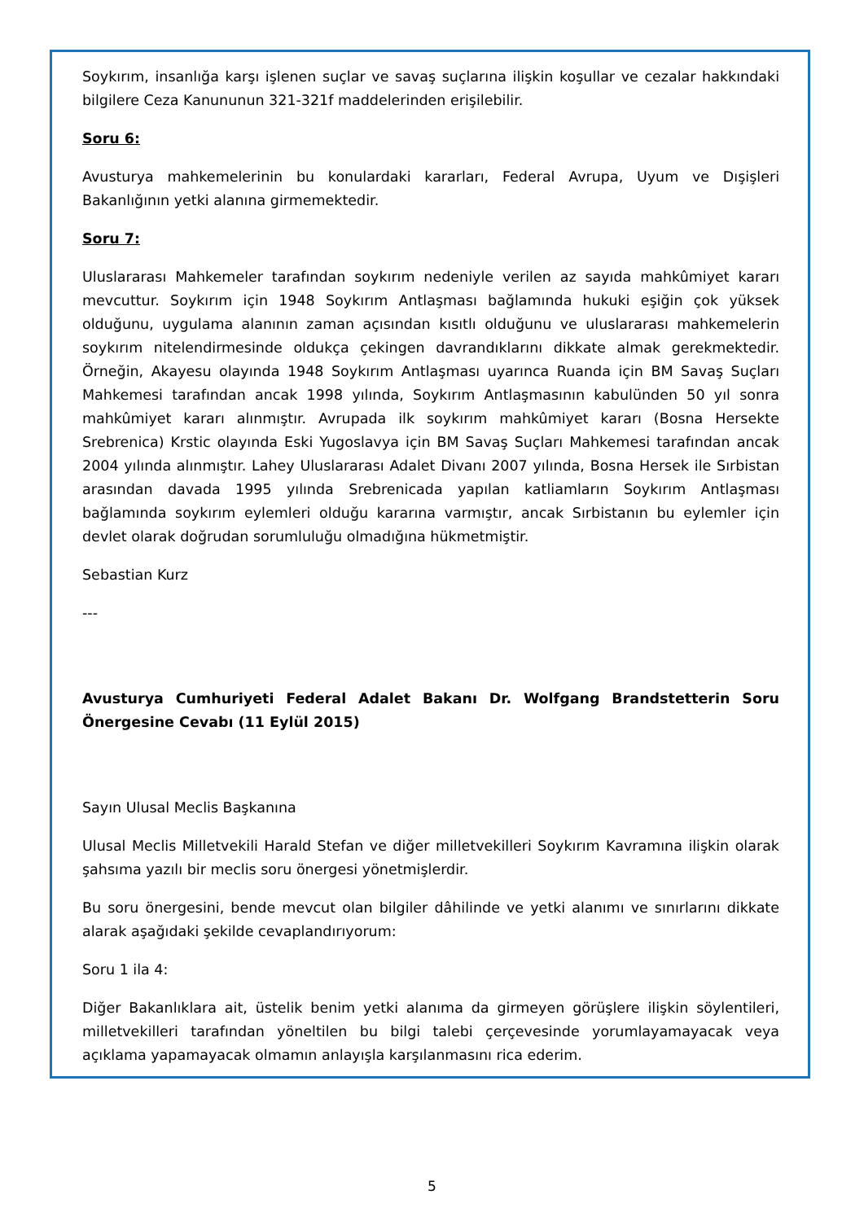Soykırım, insanlığa karşı işlenen suçlar ve savaş suçlarına ilişkin koşullar ve cezalar hakkındaki bilgilere Ceza Kanununun 321-321f maddelerinden erişilebilir.
Soru 6:
Avusturya mahkemelerinin bu konulardaki kararları, Federal Avrupa, Uyum ve Dışişleri Bakanlığının yetki alanına girmemektedir.
Soru 7:
Uluslararası Mahkemeler tarafından soykırım nedeniyle verilen az sayıda mahkûmiyet kararı mevcuttur. Soykırım için 1948 Soykırım Antlaşması bağlamında hukuki eşiğin çok yüksek olduğunu, uygulama alanının zaman açısından kısıtlı olduğunu ve uluslararası mahkemelerin soykırım nitelendirmesinde oldukça çekingen davrandıklarını dikkate almak gerekmektedir. Örneğin, Akayesu olayında 1948 Soykırım Antlaşması uyarınca Ruanda için BM Savaş Suçları Mahkemesi tarafından ancak 1998 yılında, Soykırım Antlaşmasının kabulünden 50 yıl sonra mahkûmiyet kararı alınmıştır. Avrupada ilk soykırım mahkûmiyet kararı (Bosna Hersekte Srebrenica) Krstic olayında Eski Yugoslavya için BM Savaş Suçları Mahkemesi tarafından ancak 2004 yılında alınmıştır. Lahey Uluslararası Adalet Divanı 2007 yılında, Bosna Hersek ile Sırbistan arasından davada 1995 yılında Srebrenicada yapılan katliamların Soykırım Antlaşması bağlamında soykırım eylemleri olduğu kararına varmıştır, ancak Sırbistanın bu eylemler için devlet olarak doğrudan sorumluluğu olmadığına hükmetmiştir.
Sebastian Kurz
---
Avusturya Cumhuriyeti Federal Adalet Bakanı Dr. Wolfgang Brandstetterin Soru Önergesine Cevabı (11 Eylül 2015)
Sayın Ulusal Meclis Başkanına
Ulusal Meclis Milletvekili Harald Stefan ve diğer milletvekilleri Soykırım Kavramına ilişkin olarak şahsıma yazılı bir meclis soru önergesi yönetmişlerdir.
Bu soru önergesini, bende mevcut olan bilgiler dâhilinde ve yetki alanımı ve sınırlarını dikkate alarak aşağıdaki şekilde cevaplandırıyorum:
Soru 1 ila 4:
Diğer Bakanlıklara ait, üstelik benim yetki alanıma da girmeyen görüşlere ilişkin söylentileri, milletvekilleri tarafından yöneltilen bu bilgi talebi çerçevesinde yorumlayamayacak veya açıklama yapamayacak olmamın anlayışla karşılanmasını rica ederim.
5